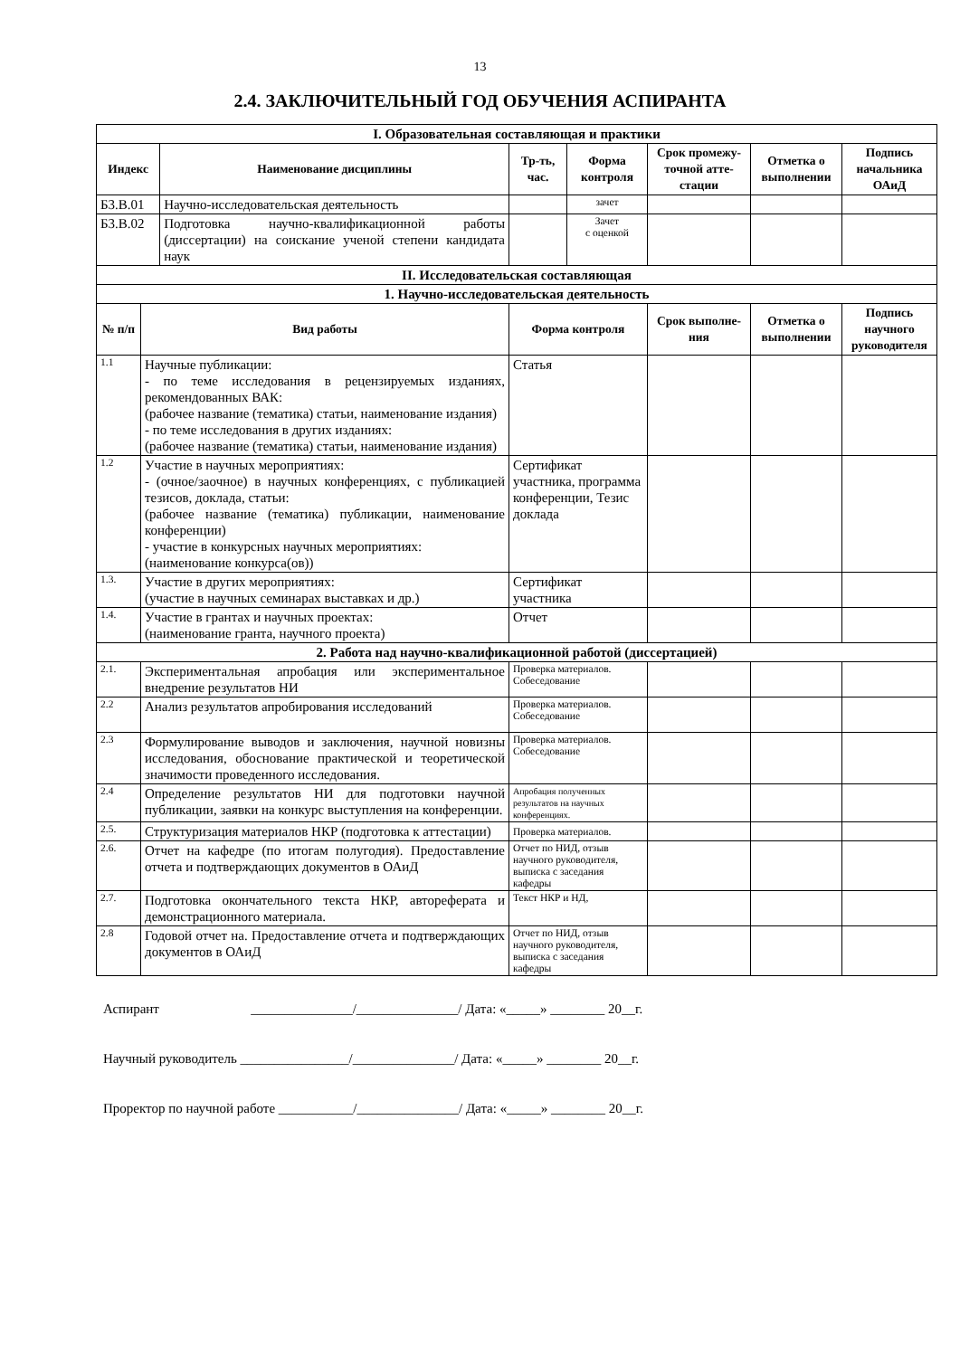13
2.4. ЗАКЛЮЧИТЕЛЬНЫЙ ГОД ОБУЧЕНИЯ АСПИРАНТА
| I. Образовательная составляющая и практики | | | | | | | |
| Индекс | | Наименование дисциплины | Тр-ть, час. | Форма контроля | Срок промежу-точной атте-стации | Отметка о выполнении | Подпись начальника ОАиД |
| Б3.В.01 | | Научно-исследовательская деятельность | | зачет | | | |
| Б3.В.02 | | Подготовка научно-квалификационной работы (диссертации) на соискание ученой степени кандидата наук | | Зачет с оценкой | | | |
| II. Исследовательская составляющая | | | | | | | |
| 1. Научно-исследовательская деятельность | | | | | | | |
| № п/п | Вид работы | | Форма контроля | | Срок выполне-ния | Отметка о выполнении | Подпись научного руководителя |
| 1.1 | Научные публикации: - по теме исследования в рецензируемых изданиях, рекомендованных ВАК: (рабочее название (тематика) статьи, наименование издания) - по теме исследования в других изданиях: (рабочее название (тематика) статьи, наименование издания) | | Статья | | | | |
| 1.2 | Участие в научных мероприятиях: - (очное/заочное) в научных конференциях, с публикацией тезисов, доклада, статьи: (рабочее название (тематика) публикации, наименование конференции) - участие в конкурсных научных мероприятиях: (наименование конкурса(ов)) | | Сертификат участника, программа конференции, Тезис доклада | | | | |
| 1.3. | Участие в других мероприятиях: (участие в научных семинарах выставках и др.) | | Сертификат участника | | | | |
| 1.4. | Участие в грантах и научных проектах: (наименование гранта, научного проекта) | | Отчет | | | | |
| 2. Работа над научно-квалификационной работой (диссертацией) | | | | | | | |
| 2.1. | Экспериментальная апробация или экспериментальное внедрение результатов НИ | | Проверка материалов. Собеседование | | | | |
| 2.2 | Анализ результатов апробирования исследований | | Проверка материалов. Собеседование | | | | |
| 2.3 | Формулирование выводов и заключения, научной новизны исследования, обоснование практической и теоретической значимости проведенного исследования. | | Проверка материалов. Собеседование | | | | |
| 2.4 | Определение результатов НИ для подготовки научной публикации, заявки на конкурс выступления на конференции. | | Апробация полученных результатов на научных конференциях. | | | | |
| 2.5. | Структуризация материалов НКР (подготовка к аттестации) | | Проверка материалов. | | | | |
| 2.6. | Отчет на кафедре (по итогам полугодия). Предоставление отчета и подтверждающих документов в ОАиД | | Отчет по НИД, отзыв научного руководителя, выписка с заседания кафедры | | | | |
| 2.7. | Подготовка окончательного текста НКР, автореферата и демонстрационного материала. | | Текст НКР и НД, | | | | |
| 2.8 | Годовой отчет на. Предоставление отчета и подтверждающих документов в ОАиД | | Отчет по НИД, отзыв научного руководителя, выписка с заседания кафедры | | | | |
Аспирант _______________/_______________/ Дата: «_____» ________ 20__г.
Научный руководитель ________________/_______________/ Дата: «_____» ________ 20__г.
Проректор по научной работе ___________/_______________/ Дата: «_____» ________ 20__г.